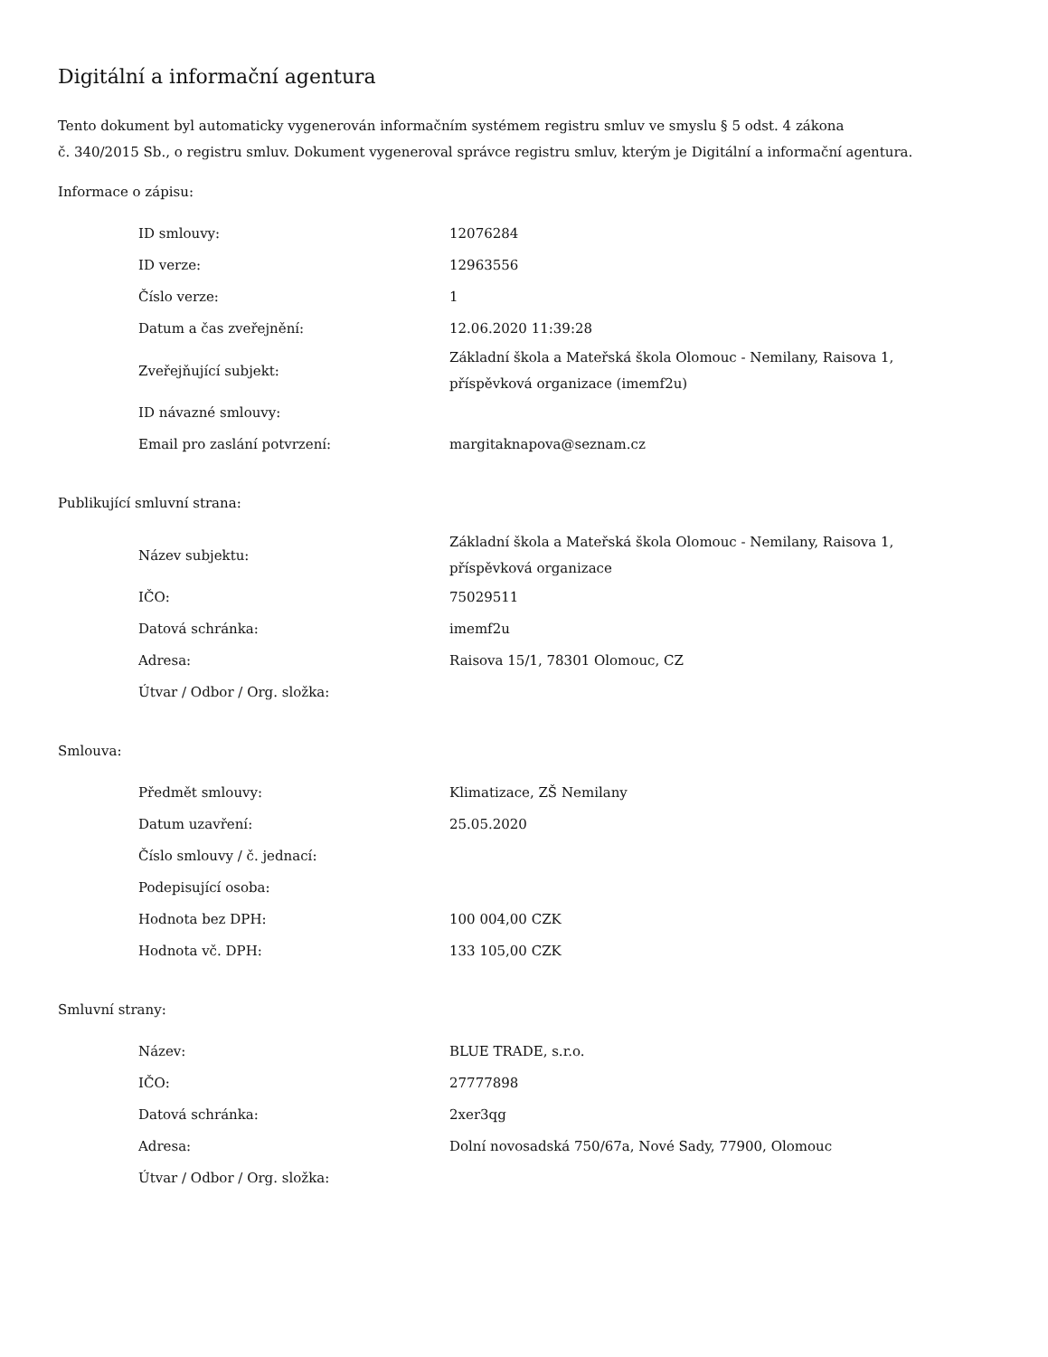Digitální a informační agentura
Tento dokument byl automaticky vygenerován informačním systémem registru smluv ve smyslu § 5 odst. 4 zákona
č. 340/2015 Sb., o registru smluv. Dokument vygeneroval správce registru smluv, kterým je Digitální a informační agentura.
Informace o zápisu:
| ID smlouvy: | 12076284 |
| ID verze: | 12963556 |
| Číslo verze: | 1 |
| Datum a čas zveřejnění: | 12.06.2020 11:39:28 |
| Zveřejňující subjekt: | Základní škola a Mateřská škola Olomouc - Nemilany, Raisova 1, příspěvková organizace (imemf2u) |
| ID návazné smlouvy: | |
| Email pro zaslání potvrzení: | margitaknapova@seznam.cz |
Publikující smluvní strana:
| Název subjektu: | Základní škola a Mateřská škola Olomouc - Nemilany, Raisova 1, příspěvková organizace |
| IČO: | 75029511 |
| Datová schránka: | imemf2u |
| Adresa: | Raisova 15/1, 78301 Olomouc, CZ |
| Útvar / Odbor / Org. složka: | |
Smlouva:
| Předmět smlouvy: | Klimatizace, ZŠ Nemilany |
| Datum uzavření: | 25.05.2020 |
| Číslo smlouvy / č. jednací: | |
| Podepisující osoba: | |
| Hodnota bez DPH: | 100 004,00 CZK |
| Hodnota vč. DPH: | 133 105,00 CZK |
Smluvní strany:
| Název: | BLUE TRADE, s.r.o. |
| IČO: | 27777898 |
| Datová schránka: | 2xer3qg |
| Adresa: | Dolní novosadská 750/67a, Nové Sady, 77900, Olomouc |
| Útvar / Odbor / Org. složka: | |